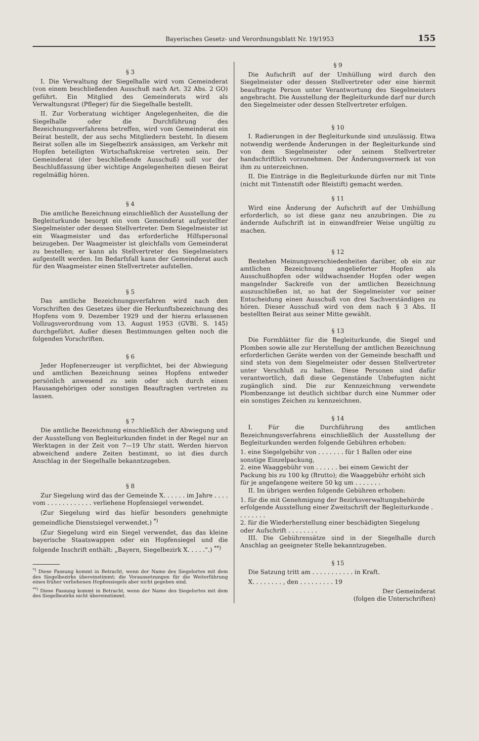Bayerisches Gesetz- und Verordnungsblatt Nr. 19/1953 155
§ 3
I. Die Verwaltung der Siegelhalle wird vom Gemeinderat (von einem beschließenden Ausschuß nach Art. 32 Abs. 2 GO) geführt. Ein Mitglied des Gemeinderats wird als Verwaltungsrat (Pfleger) für die Siegelhalle bestellt.
II. Zur Vorberatung wichtiger Angelegenheiten, die die Siegelhalle oder die Durchführung des Bezeichnungsverfahrens betreffen, wird vom Gemeinderat ein Beirat bestellt, der aus sechs Mitgliedern besteht. In diesem Beirat sollen alle im Siegelbezirk ansässigen, am Verkehr mit Hopfen beteiligten Wirtschaftskreise vertreten sein. Der Gemeinderat (der beschließende Ausschuß) soll vor der Beschlußfassung über wichtige Angelegenheiten diesen Beirat regelmäßig hören.
§ 4
Die amtliche Bezeichnung einschließlich der Ausstellung der Begleiturkunde besorgt ein vom Gemeinderat aufgestellter Siegelmeister oder dessen Stellvertreter. Dem Siegelmeister ist ein Waagmeister und das erforderliche Hilfspersonal beizugeben. Der Waagmeister ist gleichfalls vom Gemeinderat zu bestellen; er kann als Stellvertreter des Siegelmeisters aufgestellt werden. Im Bedarfsfall kann der Gemeinderat auch für den Waagmeister einen Stellvertreter aufstellen.
§ 5
Das amtliche Bezeichnungsverfahren wird nach den Vorschriften des Gesetzes über die Herkunftsbezeichnung des Hopfens vom 9. Dezember 1929 und der hierzu erlassenen Vollzugsverordnung vom 13. August 1953 (GVBl. S. 145) durchgeführt. Außer diesen Bestimmungen gelten noch die folgenden Vorschriften.
§ 6
Jeder Hopfenerzeuger ist verpflichtet, bei der Abwiegung und amtlichen Bezeichnung seines Hopfens entweder persönlich anwesend zu sein oder sich durch einen Hausangehörigen oder sonstigen Beauftragten vertreten zu lassen.
§ 7
Die amtliche Bezeichnung einschließlich der Abwiegung und der Ausstellung von Begleiturkunden findet in der Regel nur an Werktagen in der Zeit von 7—19 Uhr statt. Werden hiervon abweichend andere Zeiten bestimmt, so ist dies durch Anschlag in der Siegelhalle bekanntzugeben.
§ 8
Zur Siegelung wird das der Gemeinde X. . . . . . im Jahre . . . . vom . . . . . . . . . . . . verliehene Hopfensiegel verwendet.
(Zur Siegelung wird das hiefür besonders genehmigte gemeindliche Dienstsiegel verwendet.) <sup>*)</sup>
(Zur Siegelung wird ein Siegel verwendet, das das kleine bayerische Staatswappen oder ein Hopfensiegel und die folgende Inschrift enthält: „Bayern, Siegelbezirk X. . . . .“.) <sup>**)</sup>
<sup>*)</sup> Diese Fassung kommt in Betracht, wenn der Name des Siegelortes mit dem des Siegelbezirks übereinstimmt; die Voraussetzungen für die Weiterführung eines früher verliehenen Hopfensiegels aber nicht gegeben sind.
<sup>**)</sup> Diese Fassung kommt in Betracht, wenn der Name des Siegelortes mit dem des Siegelbezirks nicht übereinstimmt.
§ 9
Die Aufschrift auf der Umhüllung wird durch den Siegelmeister oder dessen Stellvertreter oder eine hiermit beauftragte Person unter Verantwortung des Siegelmeisters angebracht. Die Ausstellung der Begleiturkunde darf nur durch den Siegelmeister oder dessen Stellvertreter erfolgen.
§ 10
I. Radierungen in der Begleiturkunde sind unzulässig. Etwa notwendig werdende Änderungen in der Begleiturkunde sind von dem Siegelmeister oder seinem Stellvertreter handschriftlich vorzunehmen. Der Änderungsvermerk ist von ihm zu unterzeichnen.
II. Die Einträge in die Begleiturkunde dürfen nur mit Tinte (nicht mit Tintenstift oder Bleistift) gemacht werden.
§ 11
Wird eine Änderung der Aufschrift auf der Umhüllung erforderlich, so ist diese ganz neu anzubringen. Die zu ändernde Aufschrift ist in einwandfreier Weise ungültig zu machen.
§ 12
Bestehen Meinungsverschiedenheiten darüber, ob ein zur amtlichen Bezeichnung angelieferter Hopfen als Ausschußhopfen oder wildwachsender Hopfen oder wegen mangelnder Sackreife von der amtlichen Bezeichnung auszuschließen ist, so hat der Siegelmeister vor seiner Entscheidung einen Ausschuß von drei Sachverständigen zu hören. Dieser Ausschuß wird von dem nach § 3 Abs. II bestellten Beirat aus seiner Mitte gewählt.
§ 13
Die Formblätter für die Begleiturkunde, die Siegel und Plomben sowie alle zur Herstellung der amtlichen Bezeichnung erforderlichen Geräte werden von der Gemeinde beschafft und sind stets von dem Siegelmeister oder dessen Stellvertreter unter Verschluß zu halten. Diese Personen sind dafür verantwortlich, daß diese Gegenstände Unbefugten nicht zugänglich sind. Die zur Kennzeichnung verwendete Plombenzange ist deutlich sichtbar durch eine Nummer oder ein sonstiges Zeichen zu kennzeichnen.
§ 14
I. Für die Durchführung des amtlichen Bezeichnungsverfahrens einschließlich der Ausstellung der Begleiturkunden werden folgende Gebühren erhoben:
1. eine Siegelgebühr von . . . . . . . für 1 Ballen oder eine sonstige Einzelpackung,
2. eine Waaggebühr von . . . . . . bei einem Gewicht der Packung bis zu 100 kg (Brutto); die Waaggebühr erhöht sich für je angefangene weitere 50 kg um . . . . . . .
II. Im übrigen werden folgende Gebühren erhoben:
1. für die mit Genehmigung der Bezirksverwaltungsbehörde erfolgende Ausstellung einer Zweitschrift der Begleiturkunde . . . . . . . .
2. für die Wiederherstellung einer beschädigten Siegelung oder Aufschrift . . . . . . . .
III. Die Gebührensätze sind in der Siegelhalle durch Anschlag an geeigneter Stelle bekanntzugeben.
§ 15
Die Satzung tritt am . . . . . . . . . . . in Kraft.
X. . . . . . . . , den . . . . . . . . . 19
Der Gemeinderat
(folgen die Unterschriften)